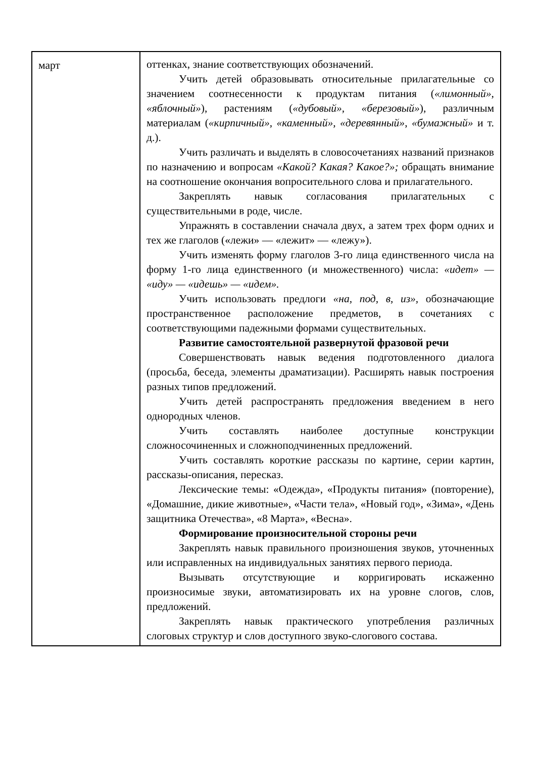| март | оттенках, знание соответствующих обозначений. Учить детей образовывать относительные прилагательные со значением соотнесенности к продуктам питания ( «лимонный», «яблочный» ), растениям ( «дубовый», «березовый» ), различным материалам ( «кирпичный», «каменный», «деревянный» , «бумажный» и т. д.). Учить различать и выделять в словосочетаниях названий признаков по назначению и вопросам «Какой? Какая? Какое?»; обращать внимание на соотношение окончания вопросительного слова и прилагательного. Закреплять навык согласования прилагательных с существительными в роде, числе. Упражнять в составлении сначала двух, а затем трех форм одних и тех же глаголов («лежи» — «лежит» — «лежу»). Учить изменять форму глаголов 3-го лица единственного числа на форму 1-го лица единственного (и множественного) числа: «идет» — «иду» — «идешь» — «идем». Учить использовать предлоги «на, под, в, из», обозначающие пространственное расположение предметов, в сочетаниях с соответствующими падежными формами существительных. Развитие самостоятельной развернутой фразовой речи Совершенствовать навык ведения подготовленного диалога (просьба, беседа, элементы драматизации). Расширять навык построения разных типов предложений. Учить детей распространять предложения введением в него однородных членов. Учить составлять наиболее доступные конструкции сложносочиненных и сложноподчиненных предложений. Учить составлять короткие рассказы по картине, серии картин, рассказы-описания, пересказ. Лексические темы: «Одежда», «Продукты питания» (повторение), «Домашние, дикие животные», «Части тела», «Новый год», «Зима», «День защитника Отечества», «8 Марта», «Весна». Формирование произносительной стороны речи Закреплять навык правильного произношения звуков, уточненных или исправленных на индивидуальных занятиях первого периода. Вызывать отсутствующие и корригировать искаженно произносимые звуки, автоматизировать их на уровне слогов, слов, предложений. Закреплять навык практического употребления различных слоговых структур и слов доступного звуко-слогового состава. |